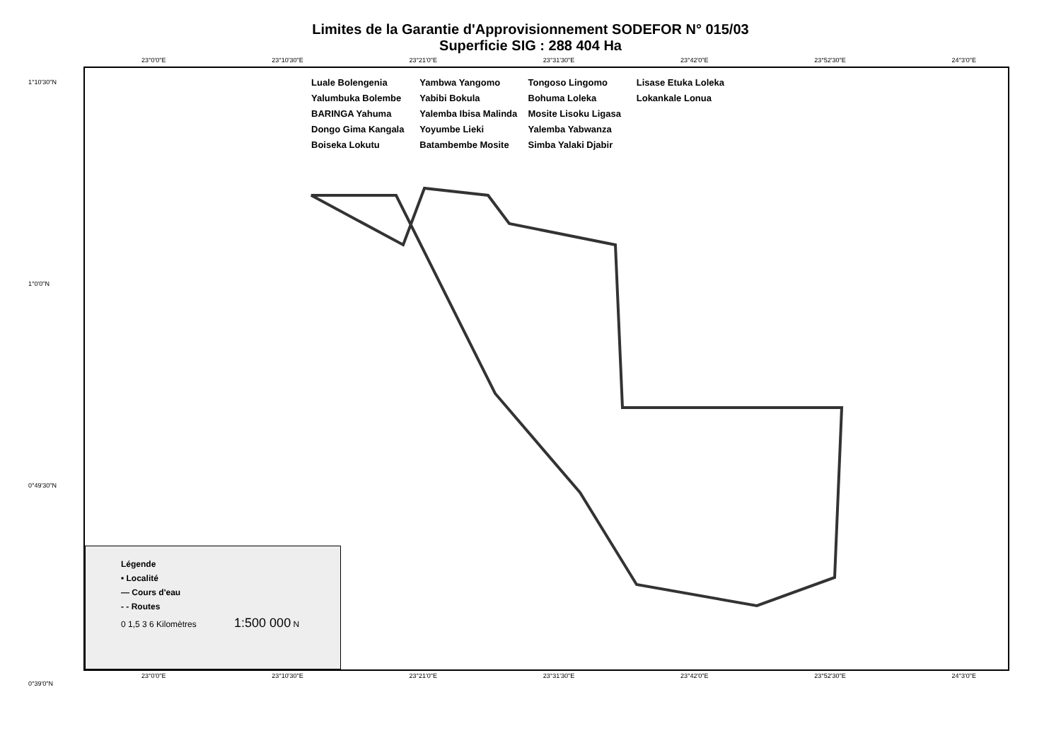Limites de la Garantie d'Approvisionnement SODEFOR N° 015/03
Superficie SIG : 288 404 Ha
23°0'0"E 23°10'30"E 23°21'0"E 23°31'30"E 23°42'0"E 23°52'30"E 24°3'0"E
Luale Bolengenia Yalumbuka Bolembe BARINGA Yahuma Dongo Gima Kangala Boiseka Lokutu Yambwa Yangomo Yabibi Bokula Yalemba Ibisa Malinda Yoyumbe Lieki Batambembe Mosite Tongoso Lingomo Bohuma Loleka Mosite Lisoku Ligasa Yalemba Yabwanza Simba Yalaki Djabir Lisase Etuka Loleka Lokankale Lonua
1°10'30"N
1°0'0"N
0°49'30"N
0°39'0"N
Légende
• Localité
— Cours d'eau
- - Routes
0 1,5 3 6 Kilomètres 1:500 000 N
23°0'0"E 23°10'30"E 23°21'0"E 23°31'30"E 23°42'0"E 23°52'30"E 24°3'0"E